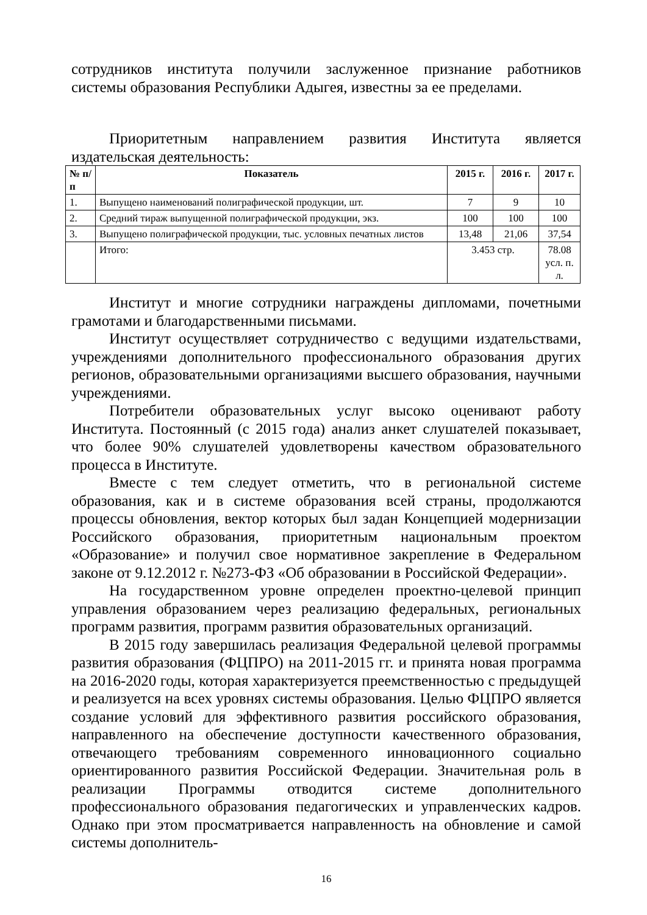сотрудников института получили заслуженное признание работников системы образования Республики Адыгея, известны за ее пределами.
Приоритетным направлением развития Института является издательская деятельность:
| № п/п | Показатель | 2015 г. | 2016 г. | 2017 г. |
| --- | --- | --- | --- | --- |
| 1. | Выпущено наименований полиграфической продукции, шт. | 7 | 9 | 10 |
| 2. | Средний тираж выпущенной полиграфической продукции, экз. | 100 | 100 | 100 |
| 3. | Выпущено полиграфической продукции, тыс. условных печатных листов | 13,48 | 21,06 | 37,54 |
| | Итого: | 3.453 стр. | | 78.08 усл. п. л. |
Институт и многие сотрудники награждены дипломами, почетными грамотами и благодарственными письмами.
Институт осуществляет сотрудничество с ведущими издательствами, учреждениями дополнительного профессионального образования других регионов, образовательными организациями высшего образования, научными учреждениями.
Потребители образовательных услуг высоко оценивают работу Института. Постоянный (с 2015 года) анализ анкет слушателей показывает, что более 90% слушателей удовлетворены качеством образовательного процесса в Институте.
Вместе с тем следует отметить, что в региональной системе образования, как и в системе образования всей страны, продолжаются процессы обновления, вектор которых был задан Концепцией модернизации Российского образования, приоритетным национальным проектом «Образование» и получил свое нормативное закрепление в Федеральном законе от 9.12.2012 г. №273-ФЗ «Об образовании в Российской Федерации».
На государственном уровне определен проектно-целевой принцип управления образованием через реализацию федеральных, региональных программ развития, программ развития образовательных организаций.
В 2015 году завершилась реализация Федеральной целевой программы развития образования (ФЦПРО) на 2011-2015 гг. и принята новая программа на 2016-2020 годы, которая характеризуется преемственностью с предыдущей и реализуется на всех уровнях системы образования. Целью ФЦПРО является создание условий для эффективного развития российского образования, направленного на обеспечение доступности качественного образования, отвечающего требованиям современного инновационного социально ориентированного развития Российской Федерации. Значительная роль в реализации Программы отводится системе дополнительного профессионального образования педагогических и управленческих кадров. Однако при этом просматривается направленность на обновление и самой системы дополнитель-
16